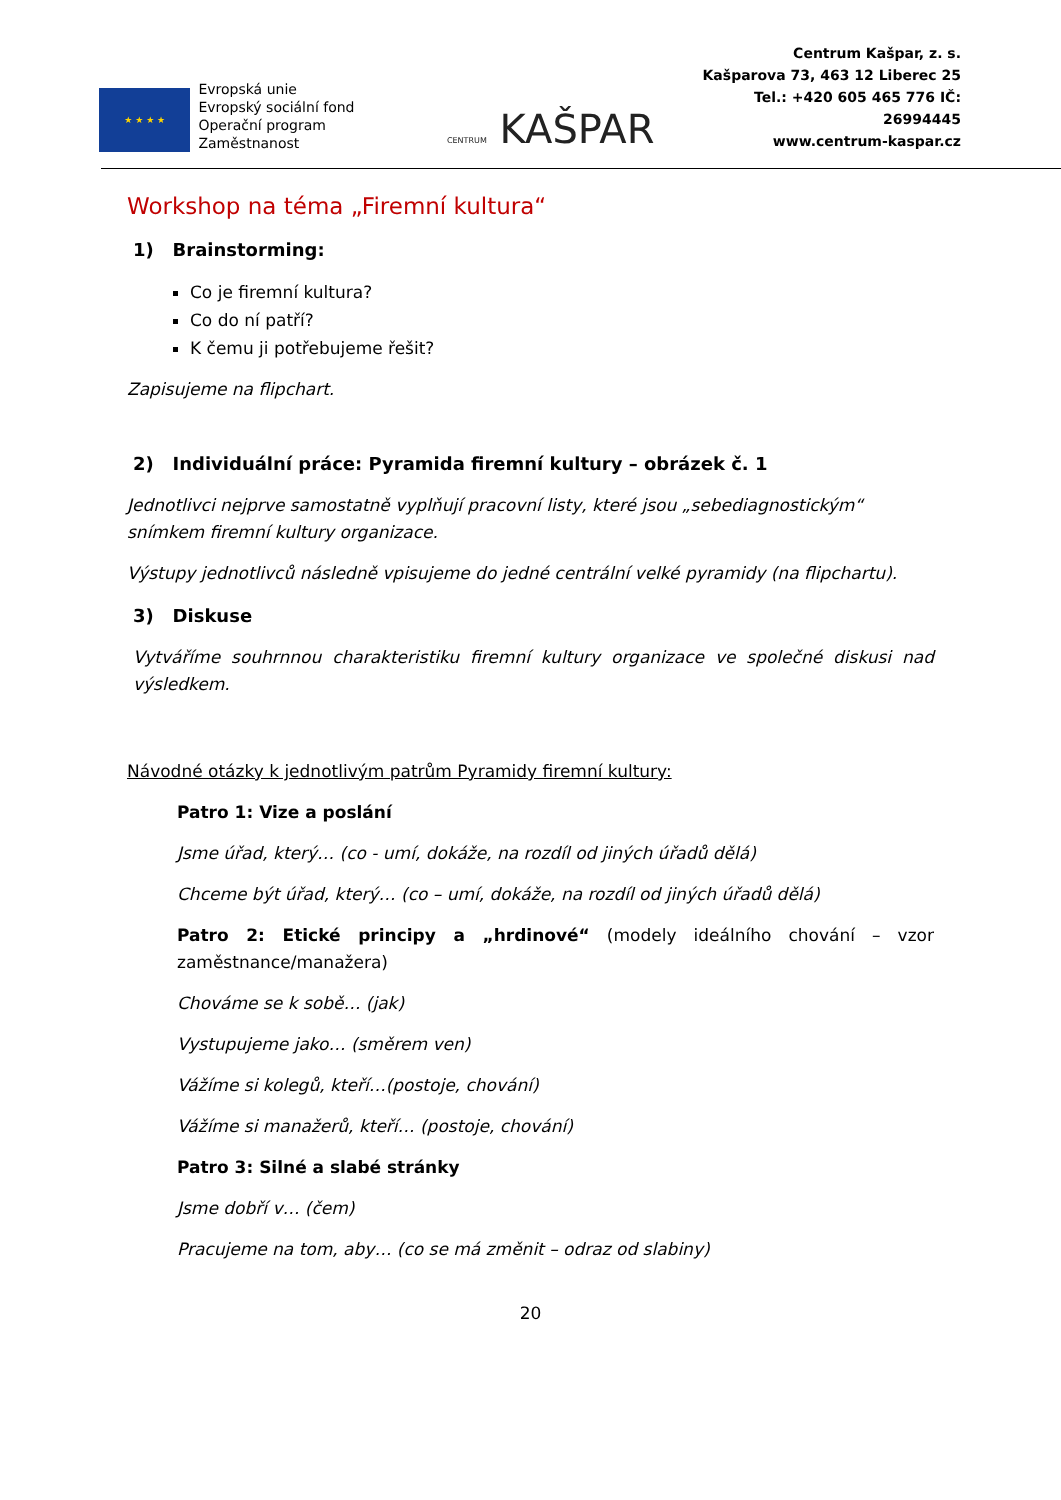★ ★ ★ ★
Evropská unie
Evropský sociální fond
Operační program Zaměstnanost
CENTRUM KAŠPAR
Centrum Kašpar, z. s.
Kašparova 73, 463 12 Liberec 25
Tel.: +420 605 465 776 IČ: 26994445
www.centrum-kaspar.cz
Workshop na téma „Firemní kultura“
1) Brainstorming:
Co je firemní kultura?
Co do ní patří?
K čemu ji potřebujeme řešit?
Zapisujeme na flipchart.
2) Individuální práce: Pyramida firemní kultury – obrázek č. 1
Jednotlivci nejprve samostatně vyplňují pracovní listy, které jsou „sebediagnostickým“ snímkem firemní kultury organizace.
Výstupy jednotlivců následně vpisujeme do jedné centrální velké pyramidy (na flipchartu).
3) Diskuse
Vytváříme souhrnnou charakteristiku firemní kultury organizace ve společné diskusi nad výsledkem.
Návodné otázky k jednotlivým patrům Pyramidy firemní kultury:
Patro 1: Vize a poslání
Jsme úřad, který… (co - umí, dokáže, na rozdíl od jiných úřadů dělá)
Chceme být úřad, který… (co – umí, dokáže, na rozdíl od jiných úřadů dělá)
Patro 2: Etické principy a „hrdinové“ (modely ideálního chování – vzor zaměstnance/manažera)
Chováme se k sobě… (jak)
Vystupujeme jako… (směrem ven)
Vážíme si kolegů, kteří…(postoje, chování)
Vážíme si manažerů, kteří… (postoje, chování)
Patro 3: Silné a slabé stránky
Jsme dobří v… (čem)
Pracujeme na tom, aby… (co se má změnit – odraz od slabiny)
20